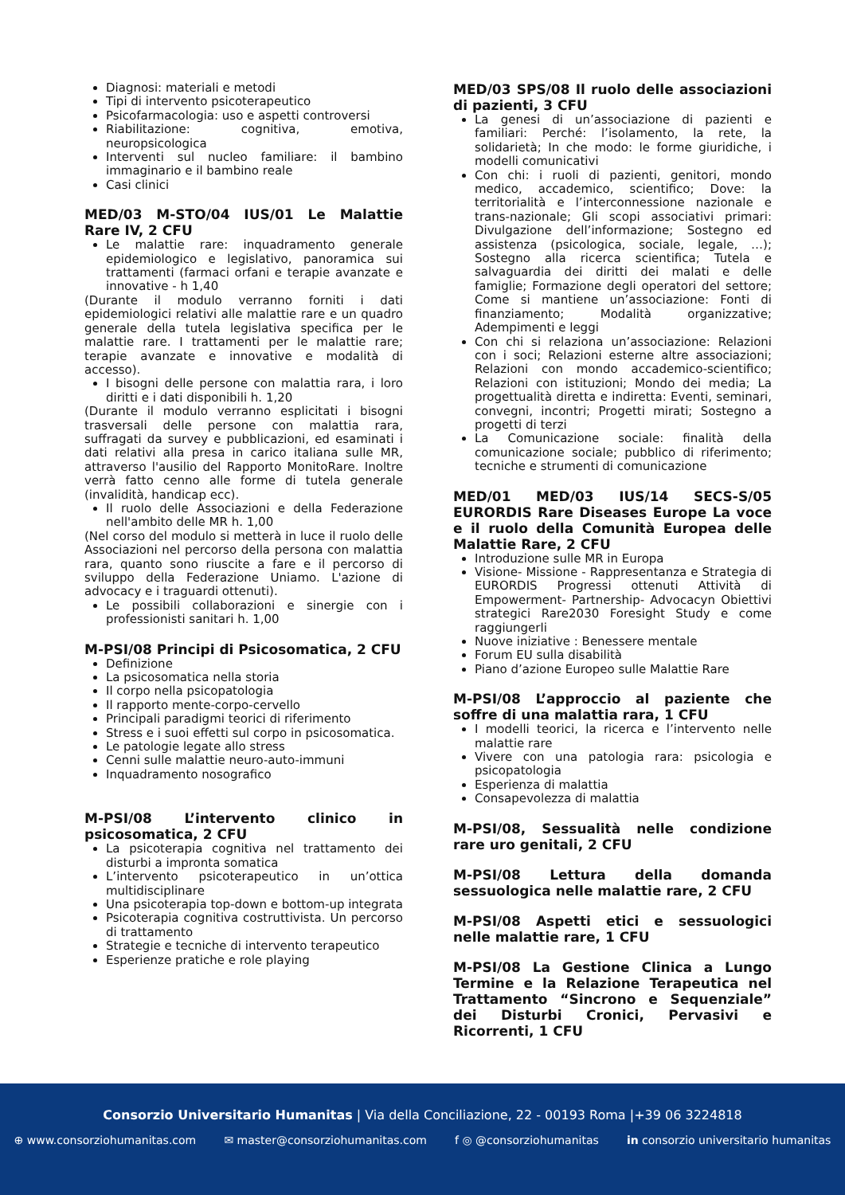Diagnosi: materiali e metodi
Tipi di intervento psicoterapeutico
Psicofarmacologia: uso e aspetti controversi
Riabilitazione: cognitiva, emotiva, neuropsicologica
Interventi sul nucleo familiare: il bambino immaginario e il bambino reale
Casi clinici
MED/03 M-STO/04 IUS/01 Le Malattie Rare IV, 2 CFU
Le malattie rare: inquadramento generale epidemiologico e legislativo, panoramica sui trattamenti (farmaci orfani e terapie avanzate e innovative - h 1,40
(Durante il modulo verranno forniti i dati epidemiologici relativi alle malattie rare e un quadro generale della tutela legislativa specifica per le malattie rare. I trattamenti per le malattie rare; terapie avanzate e innovative e modalità di accesso).
I bisogni delle persone con malattia rara, i loro diritti e i dati disponibili h. 1,20
(Durante il modulo verranno esplicitati i bisogni trasversali delle persone con malattia rara, suffragati da survey e pubblicazioni, ed esaminati i dati relativi alla presa in carico italiana sulle MR, attraverso l'ausilio del Rapporto MonitoRare. Inoltre verrà fatto cenno alle forme di tutela generale (invalidità, handicap ecc).
Il ruolo delle Associazioni e della Federazione nell'ambito delle MR h. 1,00
(Nel corso del modulo si metterà in luce il ruolo delle Associazioni nel percorso della persona con malattia rara, quanto sono riuscite a fare e il percorso di sviluppo della Federazione Uniamo. L'azione di advocacy e i traguardi ottenuti).
Le possibili collaborazioni e sinergie con i professionisti sanitari h. 1,00
M-PSI/08 Principi di Psicosomatica, 2 CFU
Definizione
La psicosomatica nella storia
Il corpo nella psicopatologia
Il rapporto mente-corpo-cervello
Principali paradigmi teorici di riferimento
Stress e i suoi effetti sul corpo in psicosomatica.
Le patologie legate allo stress
Cenni sulle malattie neuro-auto-immuni
Inquadramento nosografico
M-PSI/08 L’intervento clinico in psicosomatica, 2 CFU
La psicoterapia cognitiva nel trattamento dei disturbi a impronta somatica
L’intervento psicoterapeutico in un’ottica multidisciplinare
Una psicoterapia top-down e bottom-up integrata
Psicoterapia cognitiva costruttivista. Un percorso di trattamento
Strategie e tecniche di intervento terapeutico
Esperienze pratiche e role playing
MED/03 SPS/08 Il ruolo delle associazioni di pazienti, 3 CFU
La genesi di un’associazione di pazienti e familiari: Perché: l’isolamento, la rete, la solidarietà; In che modo: le forme giuridiche, i modelli comunicativi
Con chi: i ruoli di pazienti, genitori, mondo medico, accademico, scientifico; Dove: la territorialità e l’interconnessione nazionale e trans-nazionale; Gli scopi associativi primari: Divulgazione dell’informazione; Sostegno ed assistenza (psicologica, sociale, legale, …); Sostegno alla ricerca scientifica; Tutela e salvaguardia dei diritti dei malati e delle famiglie; Formazione degli operatori del settore; Come si mantiene un’associazione: Fonti di finanziamento; Modalità organizzative; Adempimenti e leggi
Con chi si relaziona un’associazione: Relazioni con i soci; Relazioni esterne altre associazioni; Relazioni con mondo accademico-scientifico; Relazioni con istituzioni; Mondo dei media; La progettualità diretta e indiretta: Eventi, seminari, convegni, incontri; Progetti mirati; Sostegno a progetti di terzi
La Comunicazione sociale: finalità della comunicazione sociale; pubblico di riferimento; tecniche e strumenti di comunicazione
MED/01 MED/03 IUS/14 SECS-S/05 EURORDIS Rare Diseases Europe La voce e il ruolo della Comunità Europea delle Malattie Rare, 2 CFU
Introduzione sulle MR in Europa
Visione- Missione - Rappresentanza e Strategia di EURORDIS Progressi ottenuti Attività di Empowerment- Partnership- Advocacyn Obiettivi strategici Rare2030 Foresight Study e come raggiungerli
Nuove iniziative : Benessere mentale
Forum EU sulla disabilità
Piano d’azione Europeo sulle Malattie Rare
M-PSI/08 L’approccio al paziente che soffre di una malattia rara, 1 CFU
I modelli teorici, la ricerca e l’intervento nelle malattie rare
Vivere con una patologia rara: psicologia e psicopatologia
Esperienza di malattia
Consapevolezza di malattia
M-PSI/08, Sessualità nelle condizione rare uro genitali, 2 CFU
M-PSI/08 Lettura della domanda sessuologica nelle malattie rare, 2 CFU
M-PSI/08 Aspetti etici e sessuologici nelle malattie rare, 1 CFU
M-PSI/08 La Gestione Clinica a Lungo Termine e la Relazione Terapeutica nel Trattamento “Sincrono e Sequenziale” dei Disturbi Cronici, Pervasivi e Ricorrenti, 1 CFU
Consorzio Universitario Humanitas | Via della Conciliazione, 22 - 00193 Roma |+39 06 3224818
⊕ www.consorziohumanitas.com ✉ master@consorziohumanitas.com f ◎ @consorziohumanitas in consorzio universitario humanitas